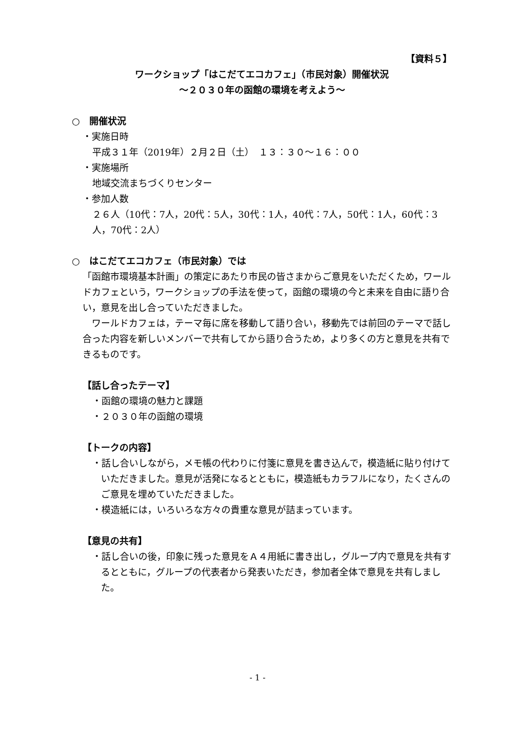【資料５】
ワークショップ「はこだてエコカフェ」（市民対象）開催状況
～２０３０年の函館の環境を考えよう～
○　開催状況
・実施日時
平成３１年（2019年）２月２日（土）　１３：３０～１６：００
・実施場所
地域交流まちづくりセンター
・参加人数
２６人（10代：7人，20代：5人，30代：1人，40代：7人，50代：1人，60代：3人，70代：2人）
○　はこだてエコカフェ（市民対象）では
「函館市環境基本計画」の策定にあたり市民の皆さまからご意見をいただくため，ワールドカフェという，ワークショップの手法を使って，函館の環境の今と未来を自由に語り合い，意見を出し合っていただきました。
　ワールドカフェは，テーマ毎に席を移動して語り合い，移動先では前回のテーマで話し合った内容を新しいメンバーで共有してから語り合うため，より多くの方と意見を共有できるものです。
【話し合ったテーマ】
・函館の環境の魅力と課題
・２０３０年の函館の環境
【トークの内容】
・話し合いしながら，メモ帳の代わりに付箋に意見を書き込んで，模造紙に貼り付けていただきました。意見が活発になるとともに，模造紙もカラフルになり，たくさんのご意見を埋めていただきました。
・模造紙には，いろいろな方々の貴重な意見が詰まっています。
【意見の共有】
・話し合いの後，印象に残った意見をＡ４用紙に書き出し，グループ内で意見を共有するとともに，グループの代表者から発表いただき，参加者全体で意見を共有しました。
- 1 -